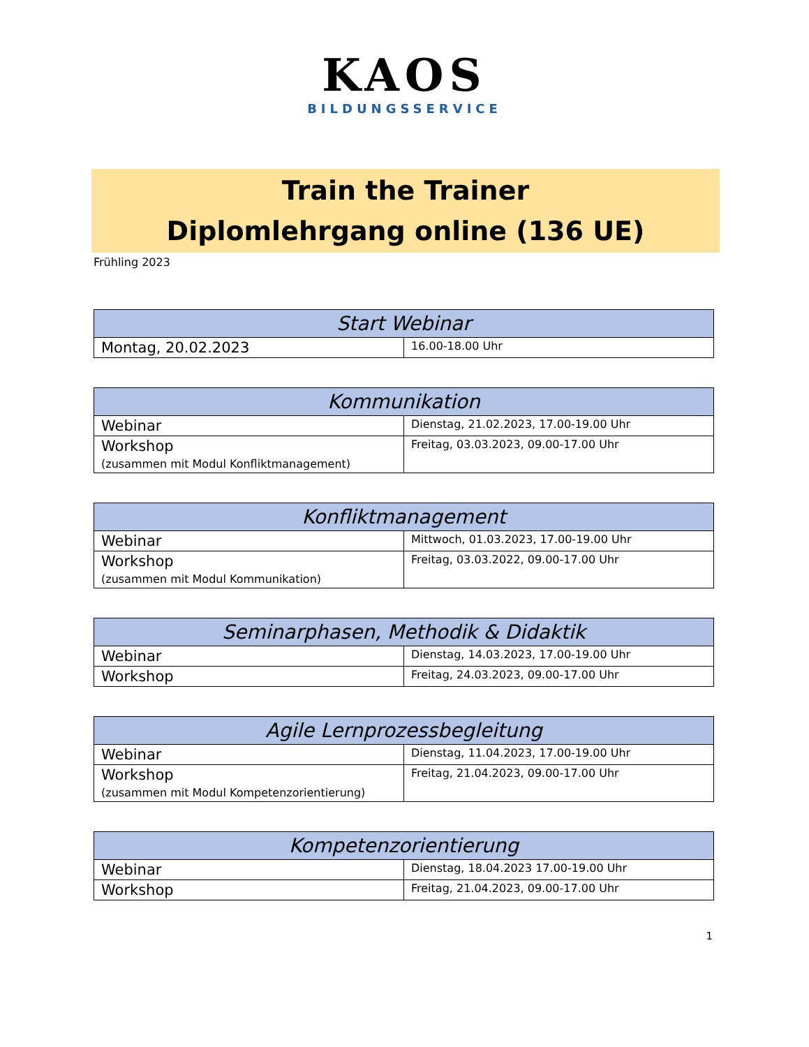KAOS
BILDUNGSSERVICE
Train the Trainer
Diplomlehrgang online (136 UE)
Frühling 2023
| Start Webinar | |
| --- | --- |
| Montag, 20.02.2023 | 16.00-18.00 Uhr |
| Kommunikation | |
| --- | --- |
| Webinar | Dienstag, 21.02.2023, 17.00-19.00 Uhr |
| Workshop (zusammen mit Modul Konfliktmanagement) | Freitag, 03.03.2023, 09.00-17.00 Uhr |
| Konfliktmanagement | |
| --- | --- |
| Webinar | Mittwoch, 01.03.2023, 17.00-19.00 Uhr |
| Workshop (zusammen mit Modul Kommunikation) | Freitag, 03.03.2022, 09.00-17.00 Uhr |
| Seminarphasen, Methodik & Didaktik | |
| --- | --- |
| Webinar | Dienstag, 14.03.2023, 17.00-19.00 Uhr |
| Workshop | Freitag, 24.03.2023, 09.00-17.00 Uhr |
| Agile Lernprozessbegleitung | |
| --- | --- |
| Webinar | Dienstag, 11.04.2023, 17.00-19.00 Uhr |
| Workshop (zusammen mit Modul Kompetenzorientierung) | Freitag, 21.04.2023, 09.00-17.00 Uhr |
| Kompetenzorientierung | |
| --- | --- |
| Webinar | Dienstag, 18.04.2023 17.00-19.00 Uhr |
| Workshop | Freitag, 21.04.2023, 09.00-17.00 Uhr |
1